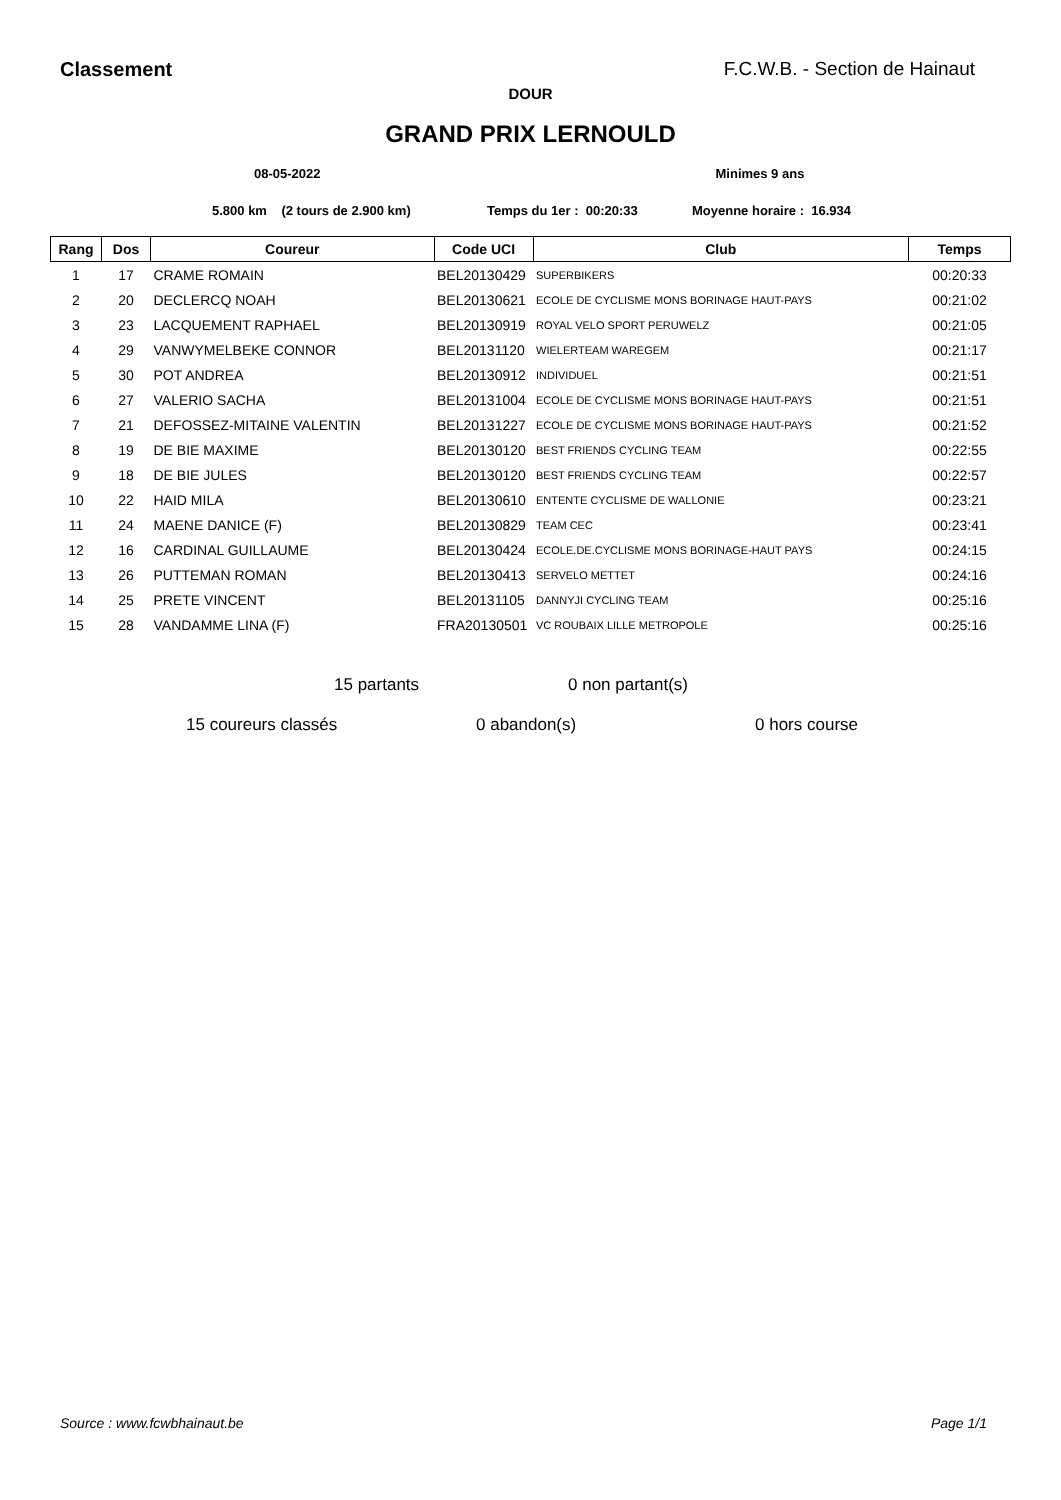Classement F.C.W.B. - Section de Hainaut
DOUR
GRAND PRIX LERNOULD
08-05-2022 Minimes 9 ans
5.800 km (2 tours de 2.900 km) Temps du 1er : 00:20:33 Moyenne horaire : 16.934
| Rang | Dos | Coureur | Code UCI | Club | Temps |
| --- | --- | --- | --- | --- | --- |
| 1 | 17 | CRAME ROMAIN | BEL20130429 | SUPERBIKERS | 00:20:33 |
| 2 | 20 | DECLERCQ NOAH | BEL20130621 | ECOLE DE CYCLISME MONS BORINAGE HAUT-PAYS | 00:21:02 |
| 3 | 23 | LACQUEMENT RAPHAEL | BEL20130919 | ROYAL VELO SPORT PERUWELZ | 00:21:05 |
| 4 | 29 | VANWYMELBEKE CONNOR | BEL20131120 | WIELERTEAM WAREGEM | 00:21:17 |
| 5 | 30 | POT ANDREA | BEL20130912 | INDIVIDUEL | 00:21:51 |
| 6 | 27 | VALERIO SACHA | BEL20131004 | ECOLE DE CYCLISME MONS BORINAGE HAUT-PAYS | 00:21:51 |
| 7 | 21 | DEFOSSEZ-MITAINE VALENTIN | BEL20131227 | ECOLE DE CYCLISME MONS BORINAGE HAUT-PAYS | 00:21:52 |
| 8 | 19 | DE BIE MAXIME | BEL20130120 | BEST FRIENDS CYCLING TEAM | 00:22:55 |
| 9 | 18 | DE BIE JULES | BEL20130120 | BEST FRIENDS CYCLING TEAM | 00:22:57 |
| 10 | 22 | HAID MILA | BEL20130610 | ENTENTE CYCLISME DE WALLONIE | 00:23:21 |
| 11 | 24 | MAENE DANICE (F) | BEL20130829 | TEAM CEC | 00:23:41 |
| 12 | 16 | CARDINAL GUILLAUME | BEL20130424 | ECOLE.DE.CYCLISME MONS BORINAGE-HAUT PAYS | 00:24:15 |
| 13 | 26 | PUTTEMAN ROMAN | BEL20130413 | SERVELO METTET | 00:24:16 |
| 14 | 25 | PRETE VINCENT | BEL20131105 | DANNYJI CYCLING TEAM | 00:25:16 |
| 15 | 28 | VANDAMME LINA (F) | FRA20130501 | VC ROUBAIX LILLE METROPOLE | 00:25:16 |
15 partants 0 non partant(s)
15 coureurs classés 0 abandon(s) 0 hors course
Source : www.fcwbhainaut.be Page 1/1